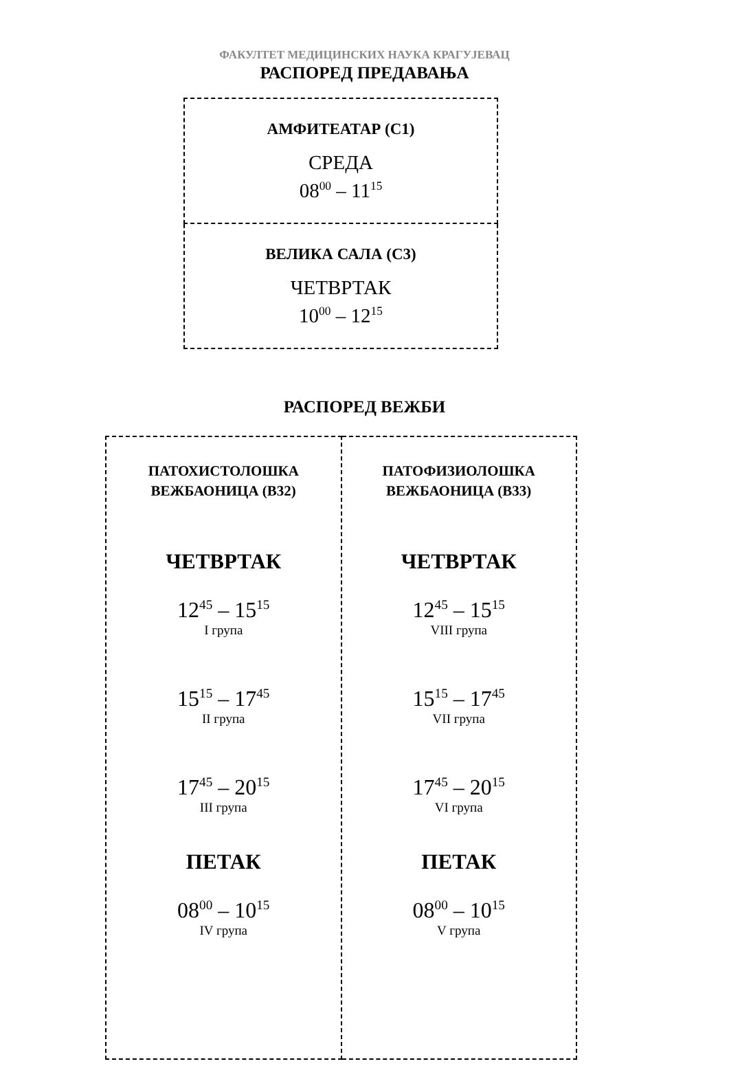ФАКУЛТЕТ МЕДИЦИНСКИХ НАУКА КРАГУЈЕВАЦ
РАСПОРЕД ПРЕДАВАЊА
| АМФИТЕАТАР (С1) СРЕДА 08<sup>00</sup> – 11<sup>15</sup> |
| ВЕЛИКА САЛА (С3) ЧЕТВРТАК 10<sup>00</sup> – 12<sup>15</sup> |
РАСПОРЕД ВЕЖБИ
| ПАТОХИСТОЛОШКА ВЕЖБАОНИЦА (В32) ЧЕТВРТАК 12<sup>45</sup> – 15<sup>15</sup> I група 15<sup>15</sup> – 17<sup>45</sup> II група 17<sup>45</sup> – 20<sup>15</sup> III група ПЕТАК 08<sup>00</sup> – 10<sup>15</sup> IV група | ПАТОФИЗИОЛОШКА ВЕЖБАОНИЦА (В33) ЧЕТВРТАК 12<sup>45</sup> – 15<sup>15</sup> VIII група 15<sup>15</sup> – 17<sup>45</sup> VII група 17<sup>45</sup> – 20<sup>15</sup> VI група ПЕТАК 08<sup>00</sup> – 10<sup>15</sup> V група |